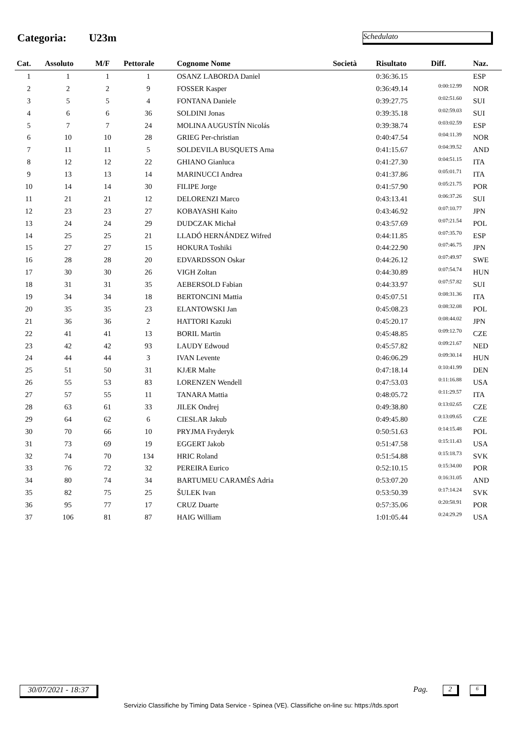Categoria: U23m Schedulato
| Cat. | Assoluto | M/F | Pettorale | Cognome Nome | Società | Risultato | Diff. | Naz. |
| --- | --- | --- | --- | --- | --- | --- | --- | --- |
| 1 | 1 | 1 | 1 | OSANZ LABORDA Daniel | | 0:36:36.15 | | ESP |
| 2 | 2 | 2 | 9 | FOSSER Kasper | | 0:36:49.14 | 0:00:12.99 | NOR |
| 3 | 5 | 5 | 4 | FONTANA Daniele | | 0:39:27.75 | 0:02:51.60 | SUI |
| 4 | 6 | 6 | 36 | SOLDINI Jonas | | 0:39:35.18 | 0:02:59.03 | SUI |
| 5 | 7 | 7 | 24 | MOLINA AUGUSTÍN Nicolás | | 0:39:38.74 | 0:03:02.59 | ESP |
| 6 | 10 | 10 | 28 | GRIEG Per-christian | | 0:40:47.54 | 0:04:11.39 | NOR |
| 7 | 11 | 11 | 5 | SOLDEVILA BUSQUETS Arna | | 0:41:15.67 | 0:04:39.52 | AND |
| 8 | 12 | 12 | 22 | GHIANO Gianluca | | 0:41:27.30 | 0:04:51.15 | ITA |
| 9 | 13 | 13 | 14 | MARINUCCI Andrea | | 0:41:37.86 | 0:05:01.71 | ITA |
| 10 | 14 | 14 | 30 | FILIPE Jorge | | 0:41:57.90 | 0:05:21.75 | POR |
| 11 | 21 | 21 | 12 | DELORENZI Marco | | 0:43:13.41 | 0:06:37.26 | SUI |
| 12 | 23 | 23 | 27 | KOBAYASHI Kaito | | 0:43:46.92 | 0:07:10.77 | JPN |
| 13 | 24 | 24 | 29 | DUDCZAK Michał | | 0:43:57.69 | 0:07:21.54 | POL |
| 14 | 25 | 25 | 21 | LLADÓ HERNÁNDEZ Wifred | | 0:44:11.85 | 0:07:35.70 | ESP |
| 15 | 27 | 27 | 15 | HOKURA Toshiki | | 0:44:22.90 | 0:07:46.75 | JPN |
| 16 | 28 | 28 | 20 | EDVARDSSON Oskar | | 0:44:26.12 | 0:07:49.97 | SWE |
| 17 | 30 | 30 | 26 | VIGH Zoltan | | 0:44:30.89 | 0:07:54.74 | HUN |
| 18 | 31 | 31 | 35 | AEBERSOLD Fabian | | 0:44:33.97 | 0:07:57.82 | SUI |
| 19 | 34 | 34 | 18 | BERTONCINI Mattia | | 0:45:07.51 | 0:08:31.36 | ITA |
| 20 | 35 | 35 | 23 | ELANTOWSKI Jan | | 0:45:08.23 | 0:08:32.08 | POL |
| 21 | 36 | 36 | 2 | HATTORI Kazuki | | 0:45:20.17 | 0:08:44.02 | JPN |
| 22 | 41 | 41 | 13 | BORIL Martin | | 0:45:48.85 | 0:09:12.70 | CZE |
| 23 | 42 | 42 | 93 | LAUDY Edwoud | | 0:45:57.82 | 0:09:21.67 | NED |
| 24 | 44 | 44 | 3 | IVAN Levente | | 0:46:06.29 | 0:09:30.14 | HUN |
| 25 | 51 | 50 | 31 | KJÆR Malte | | 0:47:18.14 | 0:10:41.99 | DEN |
| 26 | 55 | 53 | 83 | LORENZEN Wendell | | 0:47:53.03 | 0:11:16.88 | USA |
| 27 | 57 | 55 | 11 | TANARA Mattia | | 0:48:05.72 | 0:11:29.57 | ITA |
| 28 | 63 | 61 | 33 | JILEK Ondrej | | 0:49:38.80 | 0:13:02.65 | CZE |
| 29 | 64 | 62 | 6 | CIESLAR Jakub | | 0:49:45.80 | 0:13:09.65 | CZE |
| 30 | 70 | 66 | 10 | PRYJMA Fryderyk | | 0:50:51.63 | 0:14:15.48 | POL |
| 31 | 73 | 69 | 19 | EGGERT Jakob | | 0:51:47.58 | 0:15:11.43 | USA |
| 32 | 74 | 70 | 134 | HRIC Roland | | 0:51:54.88 | 0:15:18.73 | SVK |
| 33 | 76 | 72 | 32 | PEREIRA Eurico | | 0:52:10.15 | 0:15:34.00 | POR |
| 34 | 80 | 74 | 34 | BARTUMEU CARAMÉS Adria | | 0:53:07.20 | 0:16:31.05 | AND |
| 35 | 82 | 75 | 25 | ŠULEK Ivan | | 0:53:50.39 | 0:17:14.24 | SVK |
| 36 | 95 | 77 | 17 | CRUZ Duarte | | 0:57:35.06 | 0:20:58.91 | POR |
| 37 | 106 | 81 | 87 | HAIG William | | 1:01:05.44 | 0:24:29.29 | USA |
30/07/2021 - 18:37
Pag. 2 6
Servizio Classifiche by Timing Data Service - Spinea (VE). Classifiche on-line su: https://tds.sport